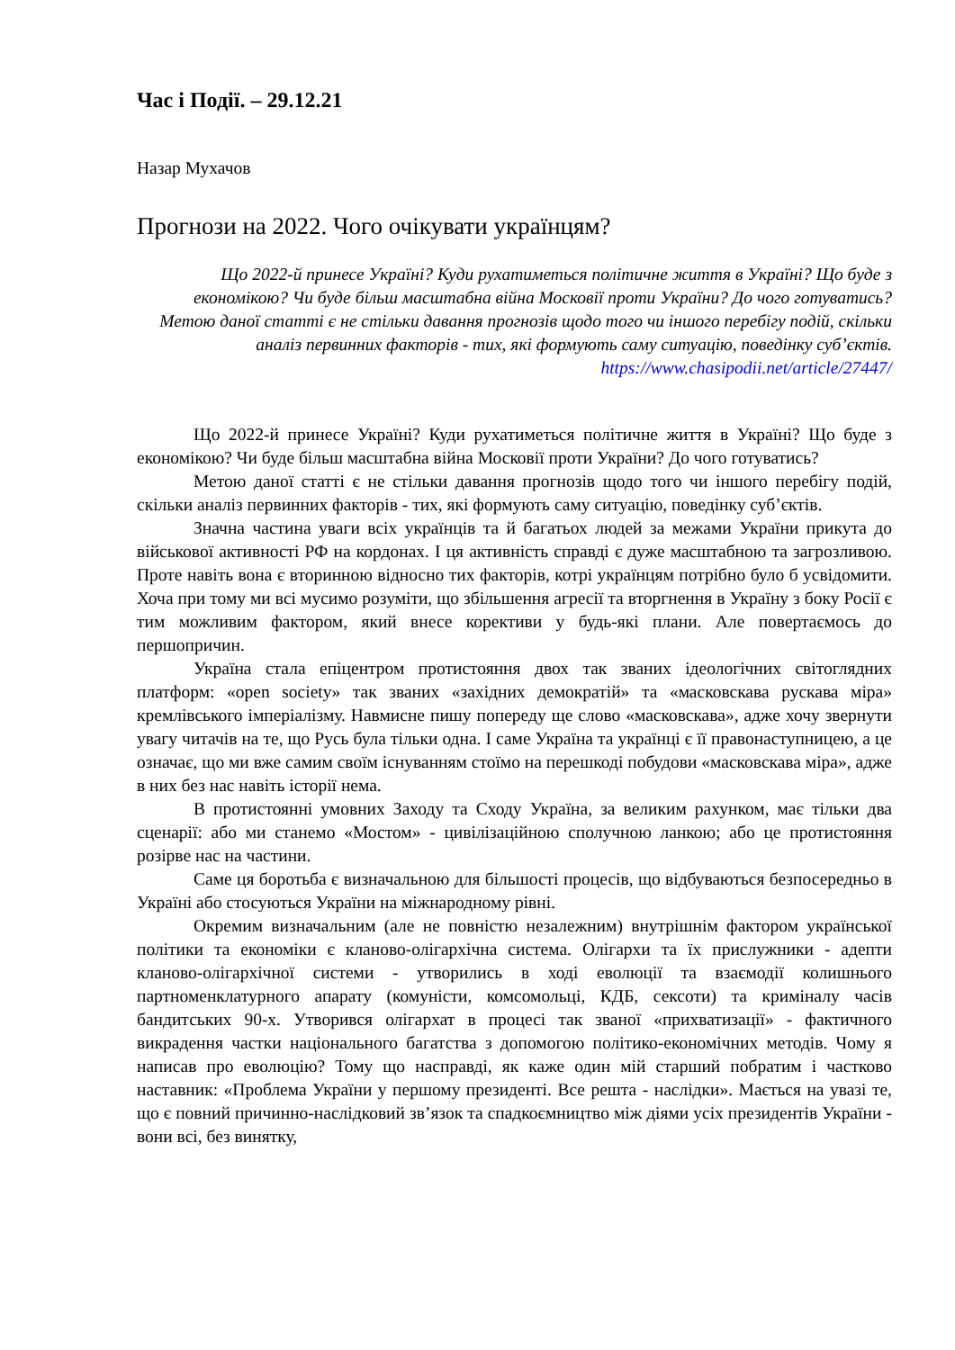Час і Події. – 29.12.21
Назар Мухачов
Прогнози на 2022. Чого очікувати українцям?
Що 2022-й принесе Україні? Куди рухатиметься політичне життя в Україні? Що буде з економікою? Чи буде більш масштабна війна Московії проти України? До чого готуватись? Метою даної статті є не стільки давання прогнозів щодо того чи іншого перебігу подій, скільки аналіз первинних факторів - тих, які формують саму ситуацію, поведінку суб’єктів.
https://www.chasipodii.net/article/27447/
Що 2022-й принесе Україні? Куди рухатиметься політичне життя в Україні? Що буде з економікою? Чи буде більш масштабна війна Московії проти України? До чого готуватись?
Метою даної статті є не стільки давання прогнозів щодо того чи іншого перебігу подій, скільки аналіз первинних факторів - тих, які формують саму ситуацію, поведінку суб’єктів.
Значна частина уваги всіх українців та й багатьох людей за межами України прикута до військової активності РФ на кордонах. І ця активність справді є дуже масштабною та загрозливою. Проте навіть вона є вторинною відносно тих факторів, котрі українцям потрібно було б усвідомити. Хоча при тому ми всі мусимо розуміти, що збільшення агресії та вторгнення в Україну з боку Росії є тим можливим фактором, який внесе корективи у будь-які плани. Але повертаємось до першопричин.
Україна стала епіцентром протистояння двох так званих ідеологічних світоглядних платформ: «open society» так званих «західних демократій» та «масковскава рускава міра» кремлівського імперіалізму. Навмисне пишу попереду ще слово «масковскава», адже хочу звернути увагу читачів на те, що Русь була тільки одна. І саме Україна та українці є її правонаступницею, а це означає, що ми вже самим своїм існуванням стоїмо на перешкоді побудови «масковскава міра», адже в них без нас навіть історії нема.
В протистоянні умовних Заходу та Сходу Україна, за великим рахунком, має тільки два сценарії: або ми станемо «Мостом» - цивілізаційною сполучною ланкою; або це протистояння розірве нас на частини.
Саме ця боротьба є визначальною для більшості процесів, що відбуваються безпосередньо в Україні або стосуються України на міжнародному рівні.
Окремим визначальним (але не повністю незалежним) внутрішнім фактором української політики та економіки є кланово-олігархічна система. Олігархи та їх прислужники - адепти кланово-олігархічної системи - утворились в ході еволюції та взаємодії колишнього партноменклатурного апарату (комуністи, комсомольці, КДБ, сексоти) та криміналу часів бандитських 90-х. Утворився олігархат в процесі так званої «прихватизації» - фактичного викрадення частки національного багатства з допомогою політико-економічних методів. Чому я написав про еволюцію? Тому що насправді, як каже один мій старший побратим і частково наставник: «Проблема України у першому президенті. Все решта - наслідки». Мається на увазі те, що є повний причинно-наслідковий зв’язок та спадкоємництво між діями усіх президентів України - вони всі, без винятку,